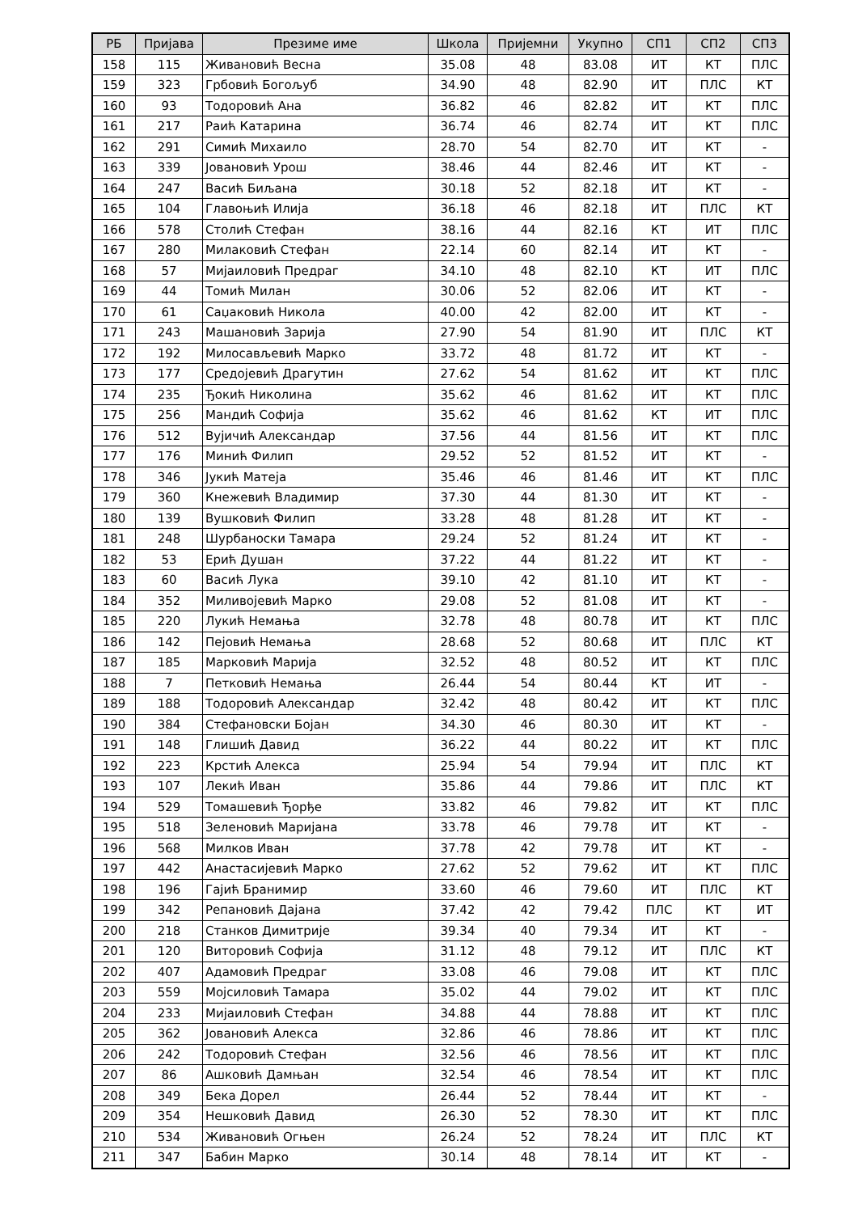| РБ | Пријава | Презиме име | Школа | Пријемни | Укупно | СП1 | СП2 | СП3 |
| --- | --- | --- | --- | --- | --- | --- | --- | --- |
| 158 | 115 | Живановић Весна | 35.08 | 48 | 83.08 | ИТ | КТ | ПЛС |
| 159 | 323 | Грбовић Богољуб | 34.90 | 48 | 82.90 | ИТ | ПЛС | КТ |
| 160 | 93 | Тодоровић Ана | 36.82 | 46 | 82.82 | ИТ | КТ | ПЛС |
| 161 | 217 | Раић Катарина | 36.74 | 46 | 82.74 | ИТ | КТ | ПЛС |
| 162 | 291 | Симић Михаило | 28.70 | 54 | 82.70 | ИТ | КТ | - |
| 163 | 339 | Јовановић Урош | 38.46 | 44 | 82.46 | ИТ | КТ | - |
| 164 | 247 | Васић Биљана | 30.18 | 52 | 82.18 | ИТ | КТ | - |
| 165 | 104 | Главоњић Илија | 36.18 | 46 | 82.18 | ИТ | ПЛС | КТ |
| 166 | 578 | Столић Стефан | 38.16 | 44 | 82.16 | КТ | ИТ | ПЛС |
| 167 | 280 | Милаковић Стефан | 22.14 | 60 | 82.14 | ИТ | КТ | - |
| 168 | 57 | Мијаиловић Предраг | 34.10 | 48 | 82.10 | КТ | ИТ | ПЛС |
| 169 | 44 | Томић Милан | 30.06 | 52 | 82.06 | ИТ | КТ | - |
| 170 | 61 | Саџаковић Никола | 40.00 | 42 | 82.00 | ИТ | КТ | - |
| 171 | 243 | Машановић Зарија | 27.90 | 54 | 81.90 | ИТ | ПЛС | КТ |
| 172 | 192 | Милосављевић Марко | 33.72 | 48 | 81.72 | ИТ | КТ | - |
| 173 | 177 | Средојевић Драгутин | 27.62 | 54 | 81.62 | ИТ | КТ | ПЛС |
| 174 | 235 | Ђокић Николина | 35.62 | 46 | 81.62 | ИТ | КТ | ПЛС |
| 175 | 256 | Мандић Софија | 35.62 | 46 | 81.62 | КТ | ИТ | ПЛС |
| 176 | 512 | Вујичић Александар | 37.56 | 44 | 81.56 | ИТ | КТ | ПЛС |
| 177 | 176 | Минић Филип | 29.52 | 52 | 81.52 | ИТ | КТ | - |
| 178 | 346 | Јукић Матеја | 35.46 | 46 | 81.46 | ИТ | КТ | ПЛС |
| 179 | 360 | Кнежевић Владимир | 37.30 | 44 | 81.30 | ИТ | КТ | - |
| 180 | 139 | Вушковић Филип | 33.28 | 48 | 81.28 | ИТ | КТ | - |
| 181 | 248 | Шурбаноски Тамара | 29.24 | 52 | 81.24 | ИТ | КТ | - |
| 182 | 53 | Ерић Душан | 37.22 | 44 | 81.22 | ИТ | КТ | - |
| 183 | 60 | Васић Лука | 39.10 | 42 | 81.10 | ИТ | КТ | - |
| 184 | 352 | Миливојевић Марко | 29.08 | 52 | 81.08 | ИТ | КТ | - |
| 185 | 220 | Лукић Немања | 32.78 | 48 | 80.78 | ИТ | КТ | ПЛС |
| 186 | 142 | Пејовић Немања | 28.68 | 52 | 80.68 | ИТ | ПЛС | КТ |
| 187 | 185 | Марковић Марија | 32.52 | 48 | 80.52 | ИТ | КТ | ПЛС |
| 188 | 7 | Петковић Немања | 26.44 | 54 | 80.44 | КТ | ИТ | - |
| 189 | 188 | Тодоровић Александар | 32.42 | 48 | 80.42 | ИТ | КТ | ПЛС |
| 190 | 384 | Стефановски Бојан | 34.30 | 46 | 80.30 | ИТ | КТ | - |
| 191 | 148 | Глишић Давид | 36.22 | 44 | 80.22 | ИТ | КТ | ПЛС |
| 192 | 223 | Крстић Алекса | 25.94 | 54 | 79.94 | ИТ | ПЛС | КТ |
| 193 | 107 | Лекић Иван | 35.86 | 44 | 79.86 | ИТ | ПЛС | КТ |
| 194 | 529 | Томашевић Ђорђе | 33.82 | 46 | 79.82 | ИТ | КТ | ПЛС |
| 195 | 518 | Зеленовић Маријана | 33.78 | 46 | 79.78 | ИТ | КТ | - |
| 196 | 568 | Милков Иван | 37.78 | 42 | 79.78 | ИТ | КТ | - |
| 197 | 442 | Анастасијевић Марко | 27.62 | 52 | 79.62 | ИТ | КТ | ПЛС |
| 198 | 196 | Гајић Бранимир | 33.60 | 46 | 79.60 | ИТ | ПЛС | КТ |
| 199 | 342 | Репановић Дајана | 37.42 | 42 | 79.42 | ПЛС | КТ | ИТ |
| 200 | 218 | Станков Димитрије | 39.34 | 40 | 79.34 | ИТ | КТ | - |
| 201 | 120 | Виторовић Софија | 31.12 | 48 | 79.12 | ИТ | ПЛС | КТ |
| 202 | 407 | Адамовић Предраг | 33.08 | 46 | 79.08 | ИТ | КТ | ПЛС |
| 203 | 559 | Мојсиловић Тамара | 35.02 | 44 | 79.02 | ИТ | КТ | ПЛС |
| 204 | 233 | Мијаиловић Стефан | 34.88 | 44 | 78.88 | ИТ | КТ | ПЛС |
| 205 | 362 | Јовановић Алекса | 32.86 | 46 | 78.86 | ИТ | КТ | ПЛС |
| 206 | 242 | Тодоровић Стефан | 32.56 | 46 | 78.56 | ИТ | КТ | ПЛС |
| 207 | 86 | Ашковић Дамњан | 32.54 | 46 | 78.54 | ИТ | КТ | ПЛС |
| 208 | 349 | Бека Дорел | 26.44 | 52 | 78.44 | ИТ | КТ | - |
| 209 | 354 | Нешковић Давид | 26.30 | 52 | 78.30 | ИТ | КТ | ПЛС |
| 210 | 534 | Живановић Огњен | 26.24 | 52 | 78.24 | ИТ | ПЛС | КТ |
| 211 | 347 | Бабин Марко | 30.14 | 48 | 78.14 | ИТ | КТ | - |